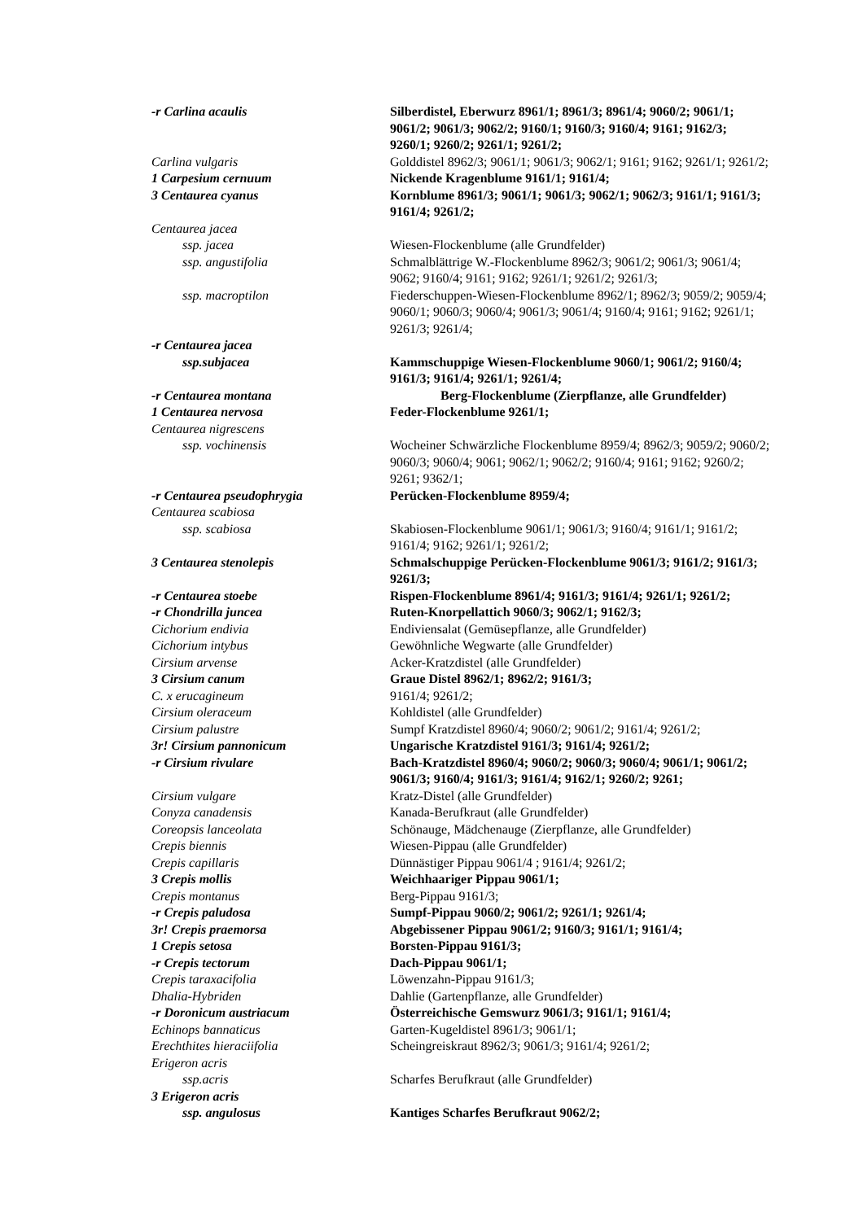| -r Carlina acaulis | Silberdistel, Eberwurz 8961/1; 8961/3; 8961/4; 9060/2; 9061/1; 9061/2; 9061/3; 9062/2; 9160/1; 9160/3; 9160/4; 9161; 9162/3; 9260/1; 9260/2; 9261/1; 9261/2; |
| Carlina vulgaris | Golddistel 8962/3; 9061/1; 9061/3; 9062/1; 9161; 9162; 9261/1; 9261/2; |
| 1 Carpesium cernuum | Nickende Kragenblume 9161/1; 9161/4; |
| 3 Centaurea cyanus | Kornblume 8961/3; 9061/1; 9061/3; 9062/1; 9062/3; 9161/1; 9161/3; 9161/4; 9261/2; |
| Centaurea jacea | |
| ssp. jacea | Wiesen-Flockenblume (alle Grundfelder) |
| ssp. angustifolia | Schmalblättrige W.-Flockenblume 8962/3; 9061/2; 9061/3; 9061/4; 9062; 9160/4; 9161; 9162; 9261/1; 9261/2; 9261/3; |
| ssp. macroptilon | Fiederschuppen-Wiesen-Flockenblume 8962/1; 8962/3; 9059/2; 9059/4; 9060/1; 9060/3; 9060/4; 9061/3; 9061/4; 9160/4; 9161; 9162; 9261/1; 9261/3; 9261/4; |
| -r Centaurea jacea | |
| ssp.subjacea | Kammschuppige Wiesen-Flockenblume 9060/1; 9061/2; 9160/4; 9161/3; 9161/4; 9261/1; 9261/4; |
| -r Centaurea montana | Berg-Flockenblume (Zierpflanze, alle Grundfelder) |
| 1 Centaurea nervosa | Feder-Flockenblume 9261/1; |
| Centaurea nigrescens | |
| ssp. vochinensis | Wocheiner Schwärzliche Flockenblume 8959/4; 8962/3; 9059/2; 9060/2; 9060/3; 9060/4; 9061; 9062/1; 9062/2; 9160/4; 9161; 9162; 9260/2; 9261; 9362/1; |
| -r Centaurea pseudophrygia | Perücken-Flockenblume 8959/4; |
| Centaurea scabiosa | |
| ssp. scabiosa | Skabiosen-Flockenblume 9061/1; 9061/3; 9160/4; 9161/1; 9161/2; 9161/4; 9162; 9261/1; 9261/2; |
| 3 Centaurea stenolepis | Schmalschuppige Perücken-Flockenblume 9061/3; 9161/2; 9161/3; 9261/3; |
| -r Centaurea stoebe | Rispen-Flockenblume 8961/4; 9161/3; 9161/4; 9261/1; 9261/2; |
| -r Chondrilla juncea | Ruten-Knorpellattich 9060/3; 9062/1; 9162/3; |
| Cichorium endivia | Endiviensalat (Gemüsepflanze, alle Grundfelder) |
| Cichorium intybus | Gewöhnliche Wegwarte (alle Grundfelder) |
| Cirsium arvense | Acker-Kratzdistel (alle Grundfelder) |
| 3 Cirsium canum | Graue Distel 8962/1; 8962/2; 9161/3; |
| C. x erucagineum | 9161/4; 9261/2; |
| Cirsium oleraceum | Kohldistel (alle Grundfelder) |
| Cirsium palustre | Sumpf Kratzdistel 8960/4; 9060/2; 9061/2; 9161/4; 9261/2; |
| 3r! Cirsium pannonicum | Ungarische Kratzdistel 9161/3; 9161/4; 9261/2; |
| -r Cirsium rivulare | Bach-Kratzdistel 8960/4; 9060/2; 9060/3; 9060/4; 9061/1; 9061/2; 9061/3; 9160/4; 9161/3; 9161/4; 9162/1; 9260/2; 9261; |
| Cirsium vulgare | Kratz-Distel (alle Grundfelder) |
| Conyza canadensis | Kanada-Berufkraut (alle Grundfelder) |
| Coreopsis lanceolata | Schönauge, Mädchenauge (Zierpflanze, alle Grundfelder) |
| Crepis biennis | Wiesen-Pippau (alle Grundfelder) |
| Crepis capillaris | Dünnästiger Pippau 9061/4 ; 9161/4; 9261/2; |
| 3 Crepis mollis | Weichhaariger Pippau 9061/1; |
| Crepis montanus | Berg-Pippau 9161/3; |
| -r Crepis paludosa | Sumpf-Pippau 9060/2; 9061/2; 9261/1; 9261/4; |
| 3r! Crepis praemorsa | Abgebissener Pippau 9061/2; 9160/3; 9161/1; 9161/4; |
| 1 Crepis setosa | Borsten-Pippau 9161/3; |
| -r Crepis tectorum | Dach-Pippau 9061/1; |
| Crepis taraxacifolia | Löwenzahn-Pippau 9161/3; |
| Dhalia-Hybriden | Dahlie (Gartenpflanze, alle Grundfelder) |
| -r Doronicum austriacum | Österreichische Gemswurz 9061/3; 9161/1; 9161/4; |
| Echinops bannaticus | Garten-Kugeldistel 8961/3; 9061/1; |
| Erechthites hieraciifolia | Scheingreiskraut 8962/3; 9061/3; 9161/4; 9261/2; |
| Erigeron acris | |
| ssp.acris | Scharfes Berufkraut (alle Grundfelder) |
| 3 Erigeron acris | |
| ssp. angulosus | Kantiges Scharfes Berufkraut 9062/2; |